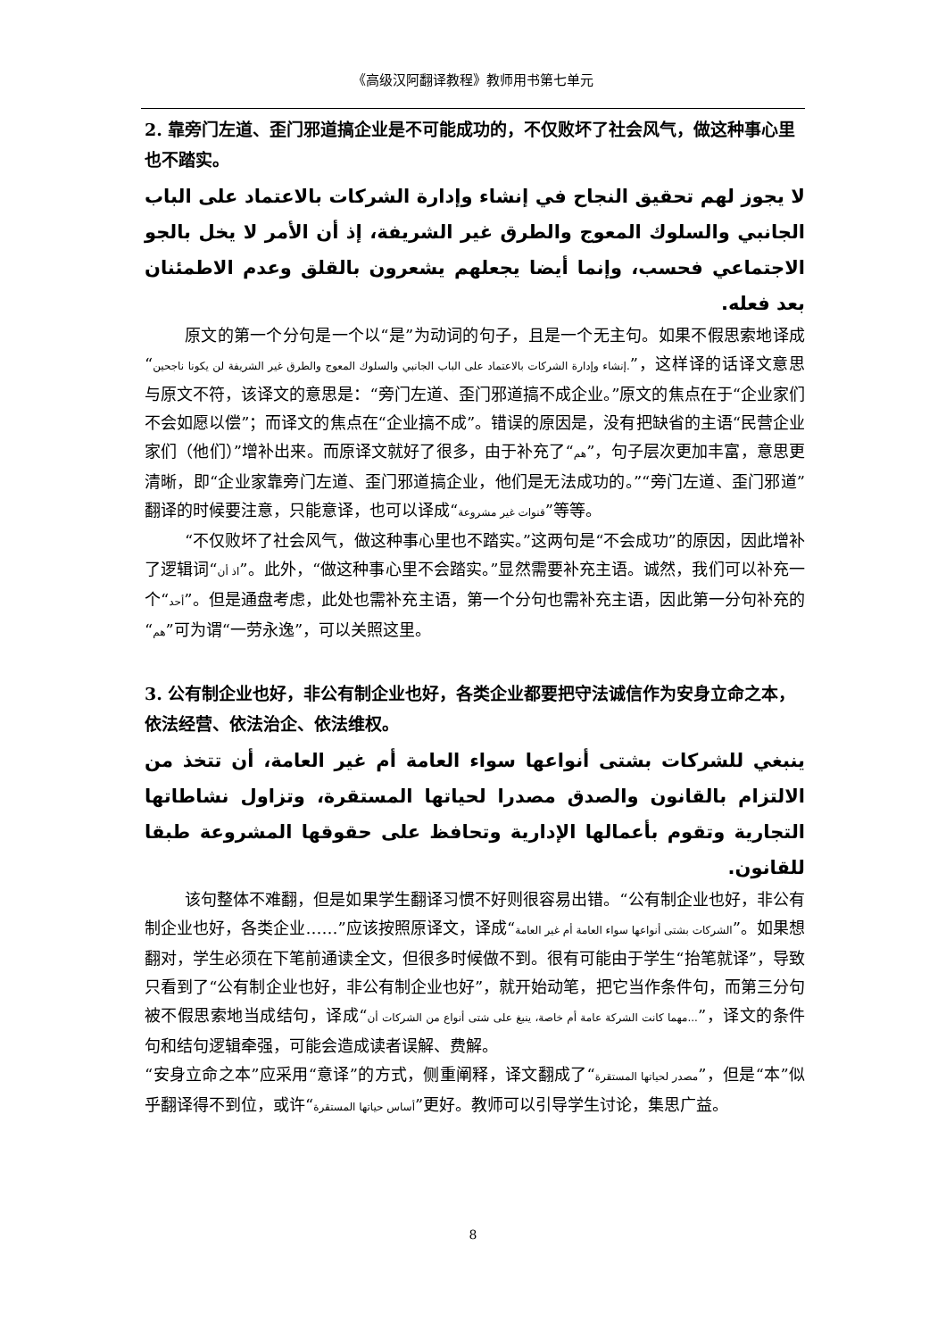《高级汉阿翻译教程》教师用书第七单元
2. 靠旁门左道、歪门邪道搞企业是不可能成功的，不仅败坏了社会风气，做这种事心里也不踏实。
لا يجوز لهم تحقيق النجاح في إنشاء وإدارة الشركات بالاعتماد على الباب الجانبي والسلوك المعوج والطرق غير الشريفة، إذ أن الأمر لا يخل بالجو الاجتماعي فحسب، وإنما أيضا يجعلهم يشعرون بالقلق وعدم الاطمئنان بعد فعله.
原文的第一个分句是一个以“是”为动词的句子，且是一个无主句。如果不假思索地译成“إنشاء وإدارة الشركات بالاعتماد على الباب الجانبي والسلوك المعوج والطرق غير الشريفة لن يكونا ناجحين.”，这样译的话译文意思与原文不符，该译文的意思是：“旁门左道、歪门邪道搞不成企业。”原文的焦点在于“企业家们不会如愿以偿”；而译文的焦点在“企业搞不成”。错误的原因是，没有把缺省的主语“民营企业家们（他们）”增补出来。而原译文就好了很多，由于补充了“هم”，句子层次更加丰富，意思更清晰，即“企业家靠旁门左道、歪门邪道搞企业，他们是无法成功的。”“旁门左道、歪门邪道”翻译的时候要注意，只能意译，也可以译成“قنوات غير مشروعة”等等。
“不仅败坏了社会风气，做这种事心里也不踏实。”这两句是“不会成功”的原因，因此增补了逻辑词“اذ أن”。此外，“做这种事心里不会踏实。”显然需要补充主语。诚然，我们可以补充一个“أحد”。但是通盘考虑，此处也需补充主语，第一个分句也需补充主语，因此第一分句补充的“هم”可为谓“一劳永逸”，可以关照这里。
3. 公有制企业也好，非公有制企业也好，各类企业都要把守法诚信作为安身立命之本，依法经营、依法治企、依法维权。
ينبغي للشركات بشتى أنواعها سواء العامة أم غير العامة، أن تتخذ من الالتزام بالقانون والصدق مصدرا لحياتها المستقرة، وتزاول نشاطاتها التجارية وتقوم بأعمالها الإدارية وتحافظ على حقوقها المشروعة طبقا للقانون.
该句整体不难翻，但是如果学生翻译习惯不好则很容易出错。“公有制企业也好，非公有制企业也好，各类企业……”应该按照原译文，译成“الشركات بشتى أنواعها سواء العامة أم غير العامة”。如果想翻对，学生必须在下笔前通读全文，但很多时候做不到。很有可能由于学生“抬笔就译”，导致只看到了“公有制企业也好，非公有制企业也好”，就开始动笔，把它当作条件句，而第三分句被不假思索地当成结句，译成“مهما كانت الشركة عامة أم خاصة، ينبغ على شتى أنواع من الشركات أن...”，译文的条件句和结句逻辑牵强，可能会造成读者误解、费解。
“安身立命之本”应采用“意译”的方式，侧重阐释，译文翻成了“مصدر لحياتها المستقرة”，但是“本”似乎翻译得不到位，或许“أساس حياتها المستقرة”更好。教师可以引导学生讨论，集思广益。
8